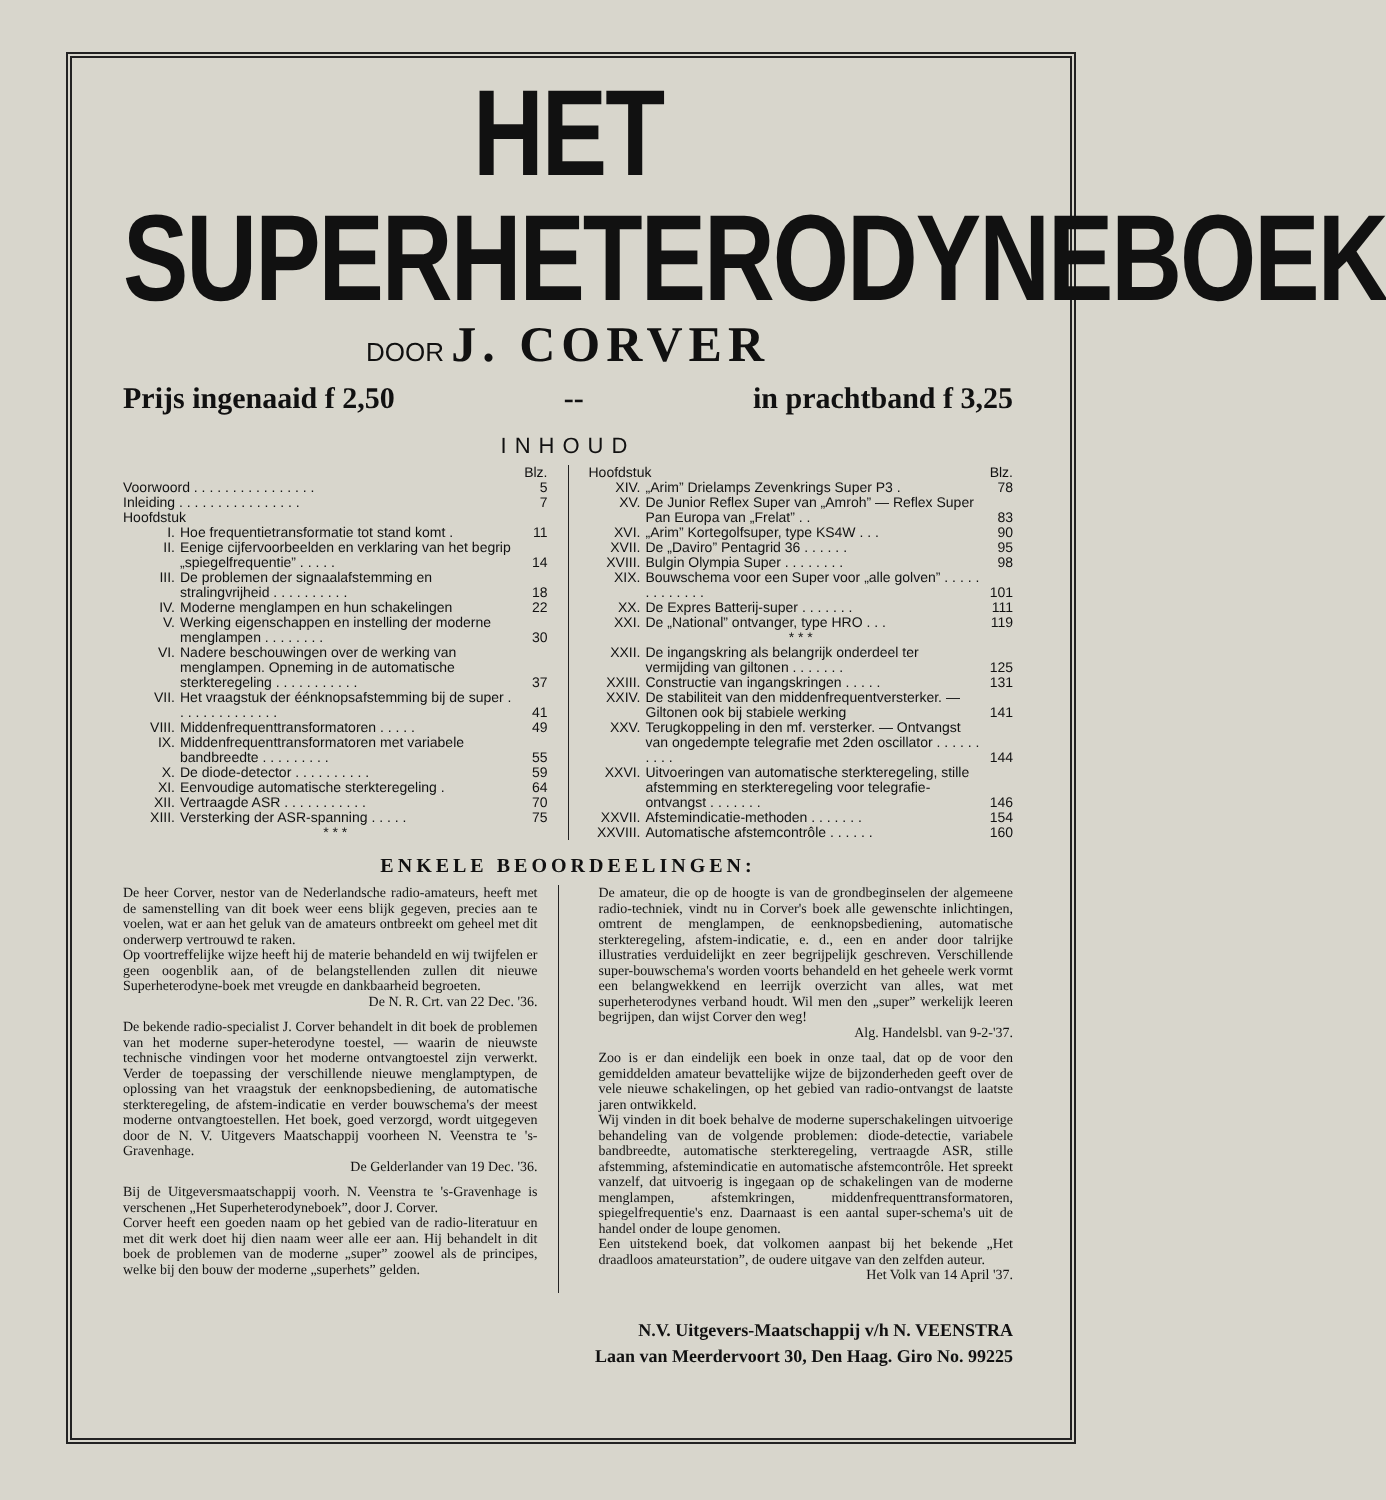HET SUPERHETERODYNEBOEK
DOOR J. CORVER
Prijs ingenaaid f 2,50 -- in prachtband f 3,25
INHOUD
| | | Blz. |
| Voorwoord . . . . . . . . . . . . . . . . | | 5 |
| Inleiding . . . . . . . . . . . . . . . . | | 7 |
| Hoofdstuk | | |
| I. | Hoe frequentietransformatie tot stand komt . | 11 |
| II. | Eenige cijfervoorbeelden en verklaring van het begrip „spiegelfrequentie” . . . . . | 14 |
| III. | De problemen der signaalafstemming en stralingvrijheid . . . . . . . . . . | 18 |
| IV. | Moderne menglampen en hun schakelingen | 22 |
| V. | Werking eigenschappen en instelling der moderne menglampen . . . . . . . . | 30 |
| VI. | Nadere beschouwingen over de werking van menglampen. Opneming in de automatische sterkteregeling . . . . . . . . . . . | 37 |
| VII. | Het vraagstuk der éénknopsafstemming bij de super . . . . . . . . . . . . . . | 41 |
| VIII. | Middenfrequenttransformatoren . . . . . | 49 |
| IX. | Middenfrequenttransformatoren met variabele bandbreedte . . . . . . . . . | 55 |
| X. | De diode-detector . . . . . . . . . . | 59 |
| XI. | Eenvoudige automatische sterkteregeling . | 64 |
| XII. | Vertraagde ASR . . . . . . . . . . . | 70 |
| XIII. | Versterking der ASR-spanning . . . . . | 75 |
| * * * | | |
| Hoofdstuk | | Blz. |
| XIV. | „Arim” Drielamps Zevenkrings Super P3 . | 78 |
| XV. | De Junior Reflex Super van „Amroh” — Reflex Super Pan Europa van „Frelat” . . | 83 |
| XVI. | „Arim” Kortegolfsuper, type KS4W . . . | 90 |
| XVII. | De „Daviro” Pentagrid 36 . . . . . . | 95 |
| XVIII. | Bulgin Olympia Super . . . . . . . . | 98 |
| XIX. | Bouwschema voor een Super voor „alle golven” . . . . . . . . . . . . . | 101 |
| XX. | De Expres Batterij-super . . . . . . . | 111 |
| XXI. | De „National” ontvanger, type HRO . . . | 119 |
| * * * | | |
| XXII. | De ingangskring als belangrijk onderdeel ter vermijding van giltonen . . . . . . . | 125 |
| XXIII. | Constructie van ingangskringen . . . . . | 131 |
| XXIV. | De stabiliteit van den middenfrequentversterker. — Giltonen ook bij stabiele werking | 141 |
| XXV. | Terugkoppeling in den mf. versterker. — Ontvangst van ongedempte telegrafie met 2den oscillator . . . . . . . . . . | 144 |
| XXVI. | Uitvoeringen van automatische sterkteregeling, stille afstemming en sterkteregeling voor telegrafie-ontvangst . . . . . . . | 146 |
| XXVII. | Afstemindicatie-methoden . . . . . . . | 154 |
| XXVIII. | Automatische afstemcontrôle . . . . . . | 160 |
ENKELE BEOORDEELINGEN:
De heer Corver, nestor van de Nederlandsche radio-amateurs, heeft met de samenstelling van dit boek weer eens blijk gegeven, precies aan te voelen, wat er aan het geluk van de amateurs ontbreekt om geheel met dit onderwerp vertrouwd te raken.
Op voortreffelijke wijze heeft hij de materie behandeld en wij twijfelen er geen oogenblik aan, of de belangstellenden zullen dit nieuwe Superheterodyne-boek met vreugde en dankbaarheid begroeten.
De N. R. Crt. van 22 Dec. '36.
De bekende radio-specialist J. Corver behandelt in dit boek de problemen van het moderne super-heterodyne toestel, — waarin de nieuwste technische vindingen voor het moderne ontvangtoestel zijn verwerkt. Verder de toepassing der verschillende nieuwe menglamptypen, de oplossing van het vraagstuk der eenknopsbediening, de automatische sterkteregeling, de afstem-indicatie en verder bouwschema's der meest moderne ontvangtoestellen. Het boek, goed verzorgd, wordt uitgegeven door de N. V. Uitgevers Maatschappij voorheen N. Veenstra te 's-Gravenhage.
De Gelderlander van 19 Dec. '36.
Bij de Uitgeversmaatschappij voorh. N. Veenstra te 's-Gravenhage is verschenen „Het Superheterodyneboek”, door J. Corver.
Corver heeft een goeden naam op het gebied van de radio-literatuur en met dit werk doet hij dien naam weer alle eer aan. Hij behandelt in dit boek de problemen van de moderne „super” zoowel als de principes, welke bij den bouw der moderne „superhets” gelden.
De amateur, die op de hoogte is van de grondbeginselen der algemeene radio-techniek, vindt nu in Corver's boek alle gewenschte inlichtingen, omtrent de menglampen, de eenknopsbediening, automatische sterkteregeling, afstem-indicatie, e. d., een en ander door talrijke illustraties verduidelijkt en zeer begrijpelijk geschreven. Verschillende super-bouwschema's worden voorts behandeld en het geheele werk vormt een belangwekkend en leerrijk overzicht van alles, wat met superheterodynes verband houdt. Wil men den „super” werkelijk leeren begrijpen, dan wijst Corver den weg!
Alg. Handelsbl. van 9-2-'37.
Zoo is er dan eindelijk een boek in onze taal, dat op de voor den gemiddelden amateur bevattelijke wijze de bijzonderheden geeft over de vele nieuwe schakelingen, op het gebied van radio-ontvangst de laatste jaren ontwikkeld.
Wij vinden in dit boek behalve de moderne superschakelingen uitvoerige behandeling van de volgende problemen: diode-detectie, variabele bandbreedte, automatische sterkteregeling, vertraagde ASR, stille afstemming, afstemindicatie en automatische afstemcontrôle. Het spreekt vanzelf, dat uitvoerig is ingegaan op de schakelingen van de moderne menglampen, afstemkringen, middenfrequenttransformatoren, spiegelfrequentie's enz. Daarnaast is een aantal super-schema's uit de handel onder de loupe genomen.
Een uitstekend boek, dat volkomen aanpast bij het bekende „Het draadloos amateurstation”, de oudere uitgave van den zelfden auteur.
Het Volk van 14 April '37.
N.V. Uitgevers-Maatschappij v/h N. VEENSTRA
Laan van Meerdervoort 30, Den Haag. Giro No. 99225